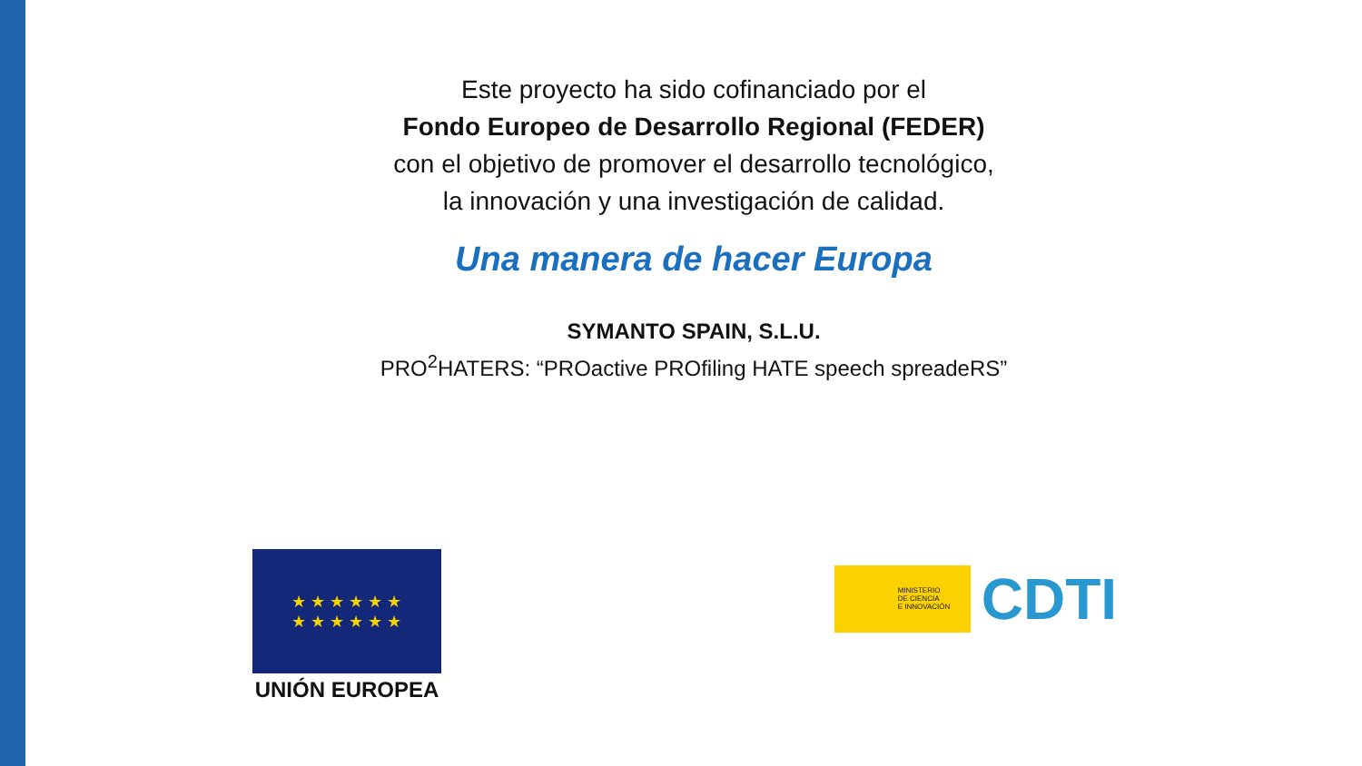Este proyecto ha sido cofinanciado por el
Fondo Europeo de Desarrollo Regional (FEDER)
con el objetivo de promover el desarrollo tecnológico,
la innovación y una investigación de calidad.
Una manera de hacer Europa
SYMANTO SPAIN, S.L.U.
PRO<sup>2</sup>HATERS: “PROactive PROfiling HATE speech spreadeRS”
★ ★ ★ ★ ★ ★
★ ★ ★ ★ ★ ★
UNIÓN EUROPEA
MINISTERIO
DE CIENCIA
E INNOVACIÓN
CDTI